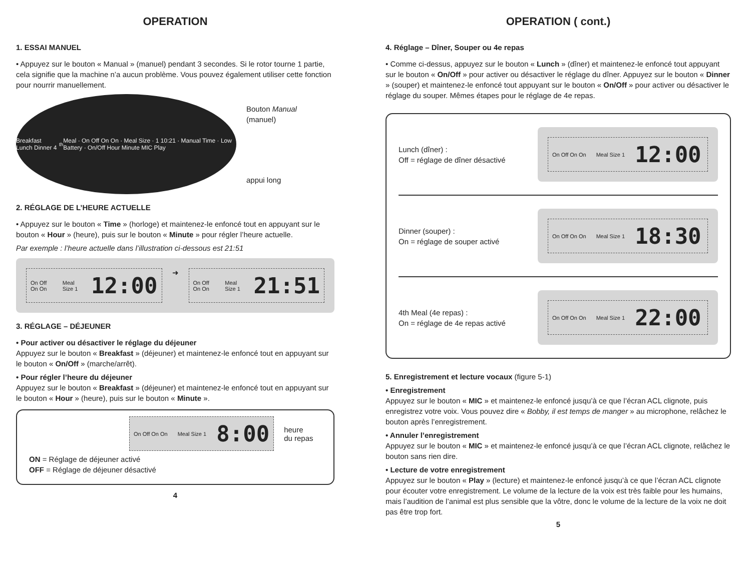OPERATION
1. ESSAI MANUEL
• Appuyez sur le bouton « Manual » (manuel) pendant 3 secondes. Si le rotor tourne 1 partie, cela signifie que la machine n’a aucun problème. Vous pouvez également utiliser cette fonction pour nourrir manuellement.
Breakfast Lunch Dinner 4<sup>th</sup> Meal · On Off On On · Meal Size · 1 10:21 · Manual Time · Low Battery · On/Off Hour Minute MIC Play
Bouton Manual
(manuel)
appui long
2. RÉGLAGE DE L’HEURE ACTUELLE
• Appuyez sur le bouton « Time » (horloge) et maintenez-le enfoncé tout en appuyant sur le bouton « Hour » (heure), puis sur le bouton « Minute » pour régler l’heure actuelle.
Par exemple : l’heure actuelle dans l’illustration ci-dessous est 21:51
On Off On On Meal Size 1 12:00
➜
On Off On On Meal Size 1 21:51
3. RÉGLAGE – DÉJEUNER
• Pour activer ou désactiver le réglage du déjeuner
Appuyez sur le bouton « Breakfast » (déjeuner) et maintenez-le enfoncé tout en appuyant sur le bouton « On/Off » (marche/arrêt).
• Pour régler l’heure du déjeuner
Appuyez sur le bouton « Breakfast » (déjeuner) et maintenez-le enfoncé tout en appuyant sur le bouton « Hour » (heure), puis sur le bouton « Minute ».
On Off On On Meal Size 1 8:00
heure
du repas
ON = Réglage de déjeuner activé
OFF = Réglage de déjeuner désactivé
4
OPERATION ( cont.)
4. Réglage – Dîner, Souper ou 4e repas
• Comme ci-dessus, appuyez sur le bouton « Lunch » (dîner) et maintenez-le enfoncé tout appuyant sur le bouton « On/Off » pour activer ou désactiver le réglage du dîner. Appuyez sur le bouton « Dinner » (souper) et maintenez-le enfoncé tout appuyant sur le bouton « On/Off » pour activer ou désactiver le réglage du souper. Mêmes étapes pour le réglage de 4e repas.
Lunch (dîner) :
Off = réglage de dîner désactivé
On Off On On Meal Size 1 12:00
Dinner (souper) :
On = réglage de souper activé
On Off On On Meal Size 1 18:30
4th Meal (4e repas) :
On = réglage de 4e repas activé
On Off On On Meal Size 1 22:00
5. Enregistrement et lecture vocaux (figure 5-1)
• Enregistrement
Appuyez sur le bouton « MIC » et maintenez-le enfoncé jusqu’à ce que l’écran ACL clignote, puis enregistrez votre voix. Vous pouvez dire « Bobby, il est temps de manger » au microphone, relâchez le bouton après l’enregistrement.
• Annuler l’enregistrement
Appuyez sur le bouton « MIC » et maintenez-le enfoncé jusqu’à ce que l’écran ACL clignote, relâchez le bouton sans rien dire.
• Lecture de votre enregistrement
Appuyez sur le bouton « Play » (lecture) et maintenez-le enfoncé jusqu’à ce que l’écran ACL clignote pour écouter votre enregistrement. Le volume de la lecture de la voix est très faible pour les humains, mais l’audition de l’animal est plus sensible que la vôtre, donc le volume de la lecture de la voix ne doit pas être trop fort.
5